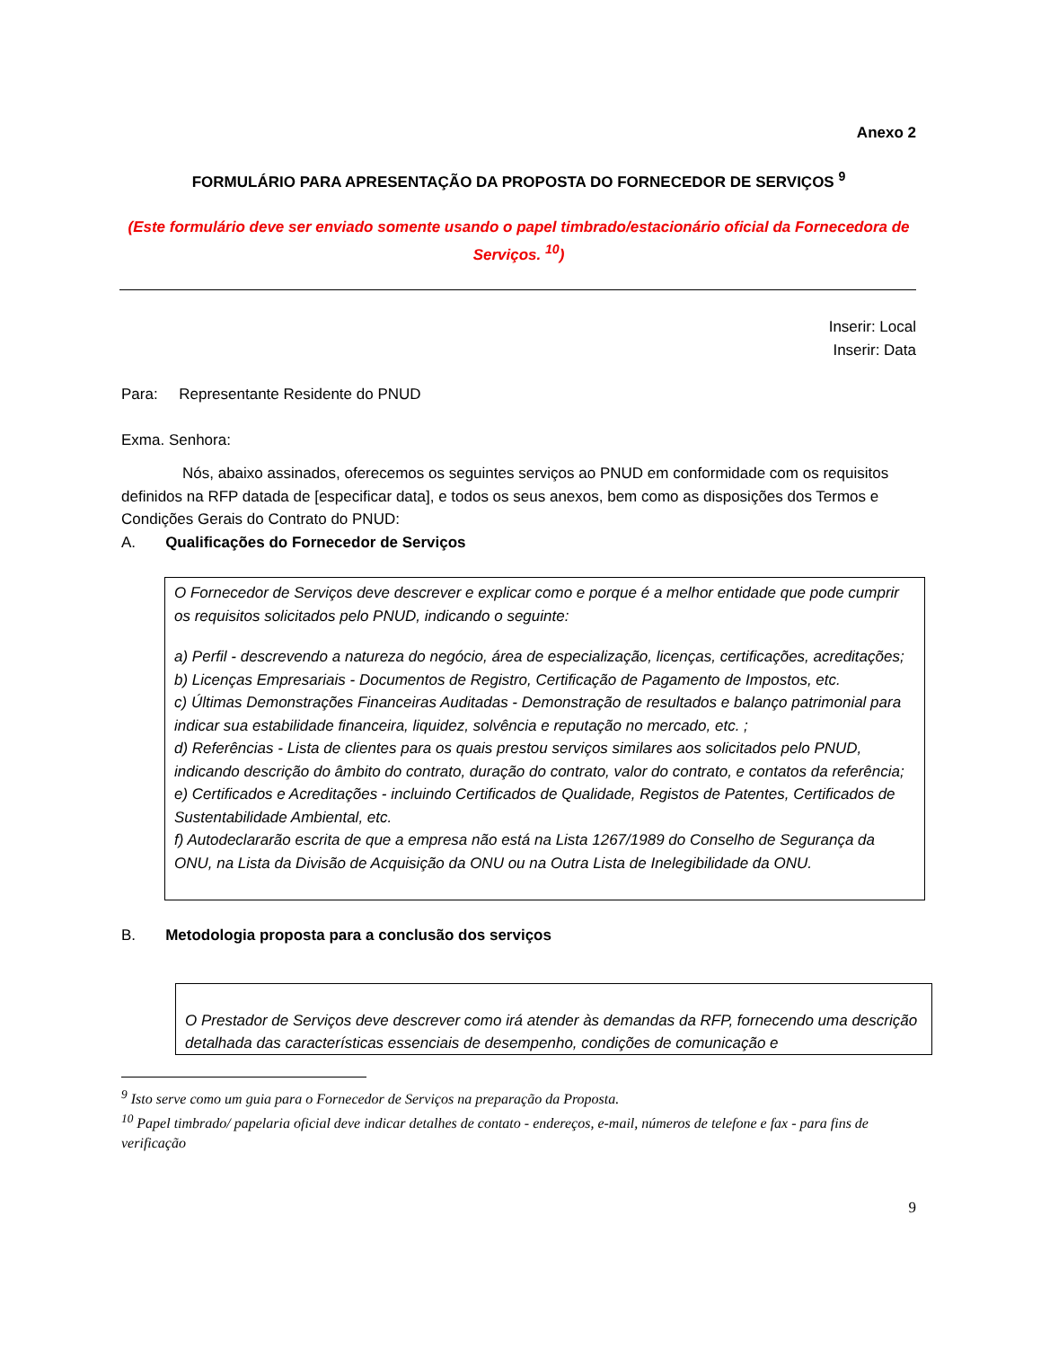Anexo 2
FORMULÁRIO PARA APRESENTAÇÃO DA PROPOSTA DO FORNECEDOR DE SERVIÇOS <sup>9</sup>
(Este formulário deve ser enviado somente usando o papel timbrado/estacionário oficial da Fornecedora de Serviços. <sup>10</sup>)
Inserir: Local
Inserir: Data
Para: Representante Residente do PNUD
Exma. Senhora:
Nós, abaixo assinados, oferecemos os seguintes serviços ao PNUD em conformidade com os requisitos definidos na RFP datada de [especificar data], e todos os seus anexos, bem como as disposições dos Termos e Condições Gerais do Contrato do PNUD:
A. Qualificações do Fornecedor de Serviços
O Fornecedor de Serviços deve descrever e explicar como e porque é a melhor entidade que pode cumprir os requisitos solicitados pelo PNUD, indicando o seguinte:
a) Perfil - descrevendo a natureza do negócio, área de especialização, licenças, certificações, acreditações;
b) Licenças Empresariais - Documentos de Registro, Certificação de Pagamento de Impostos, etc.
c) Últimas Demonstrações Financeiras Auditadas - Demonstração de resultados e balanço patrimonial para indicar sua estabilidade financeira, liquidez, solvência e reputação no mercado, etc. ;
d) Referências - Lista de clientes para os quais prestou serviços similares aos solicitados pelo PNUD, indicando descrição do âmbito do contrato, duração do contrato, valor do contrato, e contatos da referência;
e) Certificados e Acreditações - incluindo Certificados de Qualidade, Registos de Patentes, Certificados de Sustentabilidade Ambiental, etc.
f) Autodeclararão escrita de que a empresa não está na Lista 1267/1989 do Conselho de Segurança da ONU, na Lista da Divisão de Acquisição da ONU ou na Outra Lista de Inelegibilidade da ONU.
B. Metodologia proposta para a conclusão dos serviços
O Prestador de Serviços deve descrever como irá atender às demandas da RFP, fornecendo uma descrição detalhada das características essenciais de desempenho, condições de comunicação e
<sup>9</sup> Isto serve como um guia para o Fornecedor de Serviços na preparação da Proposta.
<sup>10</sup> Papel timbrado/ papelaria oficial deve indicar detalhes de contato - endereços, e-mail, números de telefone e fax - para fins de verificação
9